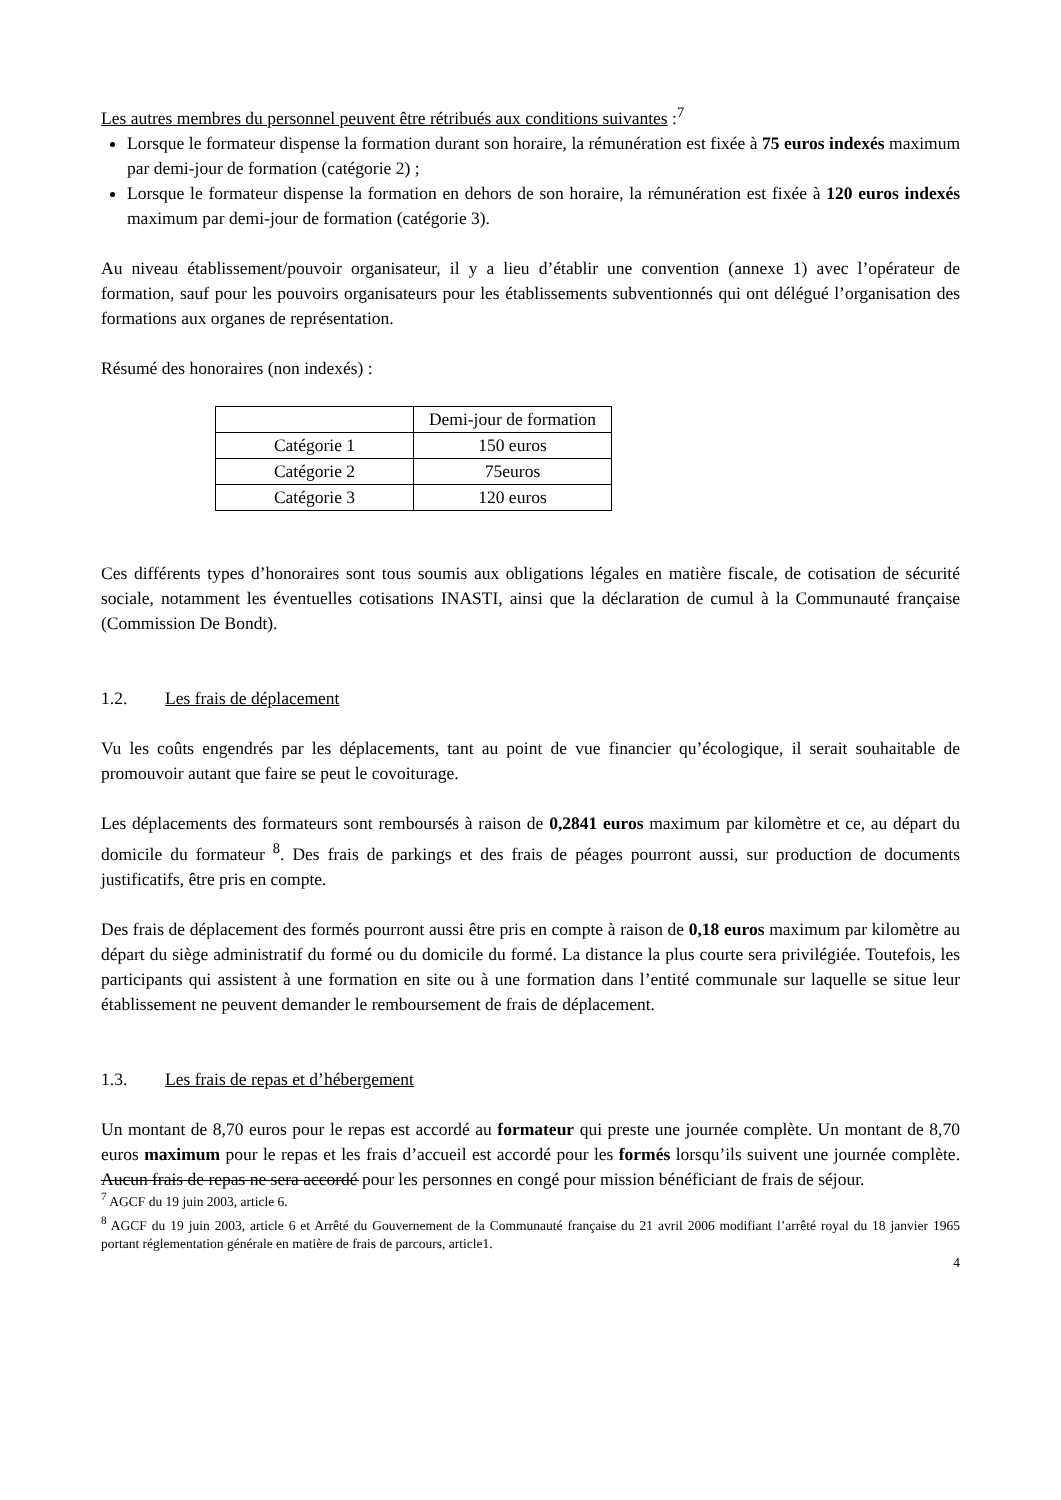Les autres membres du personnel peuvent être rétribués aux conditions suivantes :<sup>7</sup>
Lorsque le formateur dispense la formation durant son horaire, la rémunération est fixée à 75 euros indexés maximum par demi-jour de formation (catégorie 2) ;
Lorsque le formateur dispense la formation en dehors de son horaire, la rémunération est fixée à 120 euros indexés maximum par demi-jour de formation (catégorie 3).
Au niveau établissement/pouvoir organisateur, il y a lieu d’établir une convention (annexe 1) avec l’opérateur de formation, sauf pour les pouvoirs organisateurs pour les établissements subventionnés qui ont délégué l’organisation des formations aux organes de représentation.
Résumé des honoraires (non indexés) :
| | Demi-jour de formation |
| --- | --- |
| Catégorie 1 | 150 euros |
| Catégorie 2 | 75euros |
| Catégorie 3 | 120 euros |
Ces différents types d’honoraires sont tous soumis aux obligations légales en matière fiscale, de cotisation de sécurité sociale, notamment les éventuelles cotisations INASTI, ainsi que la déclaration de cumul à la Communauté française (Commission De Bondt).
1.2. Les frais de déplacement
Vu les coûts engendrés par les déplacements, tant au point de vue financier qu’écologique, il serait souhaitable de promouvoir autant que faire se peut le covoiturage.
Les déplacements des formateurs sont remboursés à raison de 0,2841 euros maximum par kilomètre et ce, au départ du domicile du formateur <sup>8</sup>. Des frais de parkings et des frais de péages pourront aussi, sur production de documents justificatifs, être pris en compte.
Des frais de déplacement des formés pourront aussi être pris en compte à raison de 0,18 euros maximum par kilomètre au départ du siège administratif du formé ou du domicile du formé. La distance la plus courte sera privilégiée. Toutefois, les participants qui assistent à une formation en site ou à une formation dans l’entité communale sur laquelle se situe leur établissement ne peuvent demander le remboursement de frais de déplacement.
1.3. Les frais de repas et d’hébergement
Un montant de 8,70 euros pour le repas est accordé au formateur qui preste une journée complète. Un montant de 8,70 euros maximum pour le repas et les frais d’accueil est accordé pour les formés lorsqu’ils suivent une journée complète. Aucun frais de repas ne sera accordé pour les personnes en congé pour mission bénéficiant de frais de séjour.
<sup>7</sup> AGCF du 19 juin 2003, article 6.
<sup>8</sup> AGCF du 19 juin 2003, article 6 et Arrêté du Gouvernement de la Communauté française du 21 avril 2006 modifiant l’arrêté royal du 18 janvier 1965 portant réglementation générale en matière de frais de parcours, article1.
4